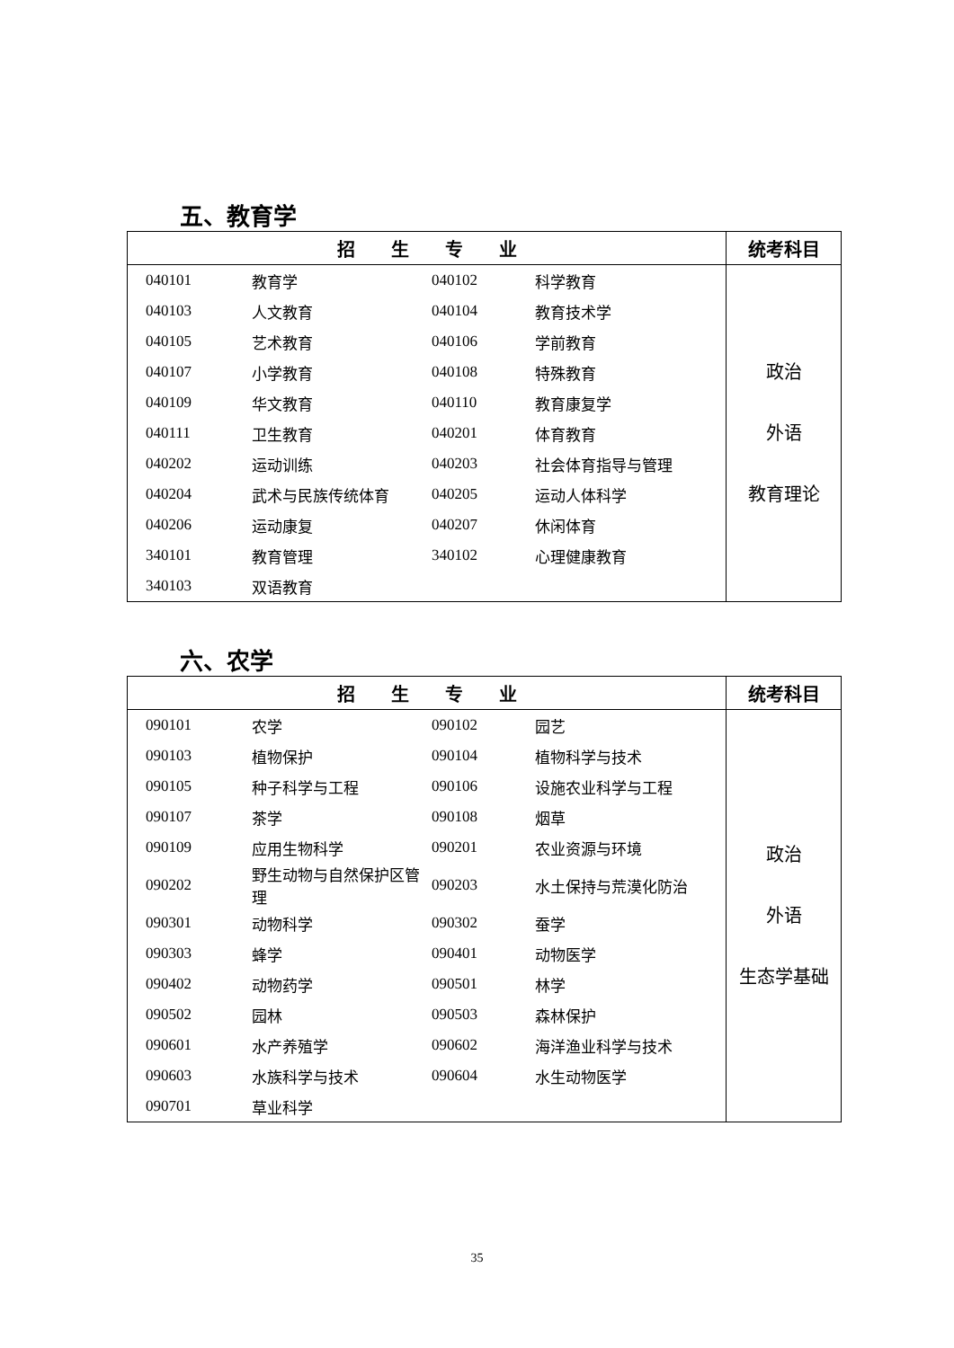五、教育学
| 招 生 专 业 | 统考科目 |
| --- | --- |
| / 040101 / 教育学 / 040102 / 科学教育 / / 040103 / 人文教育 / 040104 / 教育技术学 / / 040105 / 艺术教育 / 040106 / 学前教育 / / 040107 / 小学教育 / 040108 / 特殊教育 / / 040109 / 华文教育 / 040110 / 教育康复学 / / 040111 / 卫生教育 / 040201 / 体育教育 / / 040202 / 运动训练 / 040203 / 社会体育指导与管理 / / 040204 / 武术与民族传统体育 / 040205 / 运动人体科学 / / 040206 / 运动康复 / 040207 / 休闲体育 / / 340101 / 教育管理 / 340102 / 心理健康教育 / / 340103 / 双语教育 / / / | 政治 外语 教育理论 |
六、农学
| 招 生 专 业 | 统考科目 |
| --- | --- |
| / 090101 / 农学 / 090102 / 园艺 / / 090103 / 植物保护 / 090104 / 植物科学与技术 / / 090105 / 种子科学与工程 / 090106 / 设施农业科学与工程 / / 090107 / 茶学 / 090108 / 烟草 / / 090109 / 应用生物科学 / 090201 / 农业资源与环境 / / 090202 / 野生动物与自然保护区管理 / 090203 / 水土保持与荒漠化防治 / / 090301 / 动物科学 / 090302 / 蚕学 / / 090303 / 蜂学 / 090401 / 动物医学 / / 090402 / 动物药学 / 090501 / 林学 / / 090502 / 园林 / 090503 / 森林保护 / / 090601 / 水产养殖学 / 090602 / 海洋渔业科学与技术 / / 090603 / 水族科学与技术 / 090604 / 水生动物医学 / / 090701 / 草业科学 / / / | 政治 外语 生态学基础 |
35